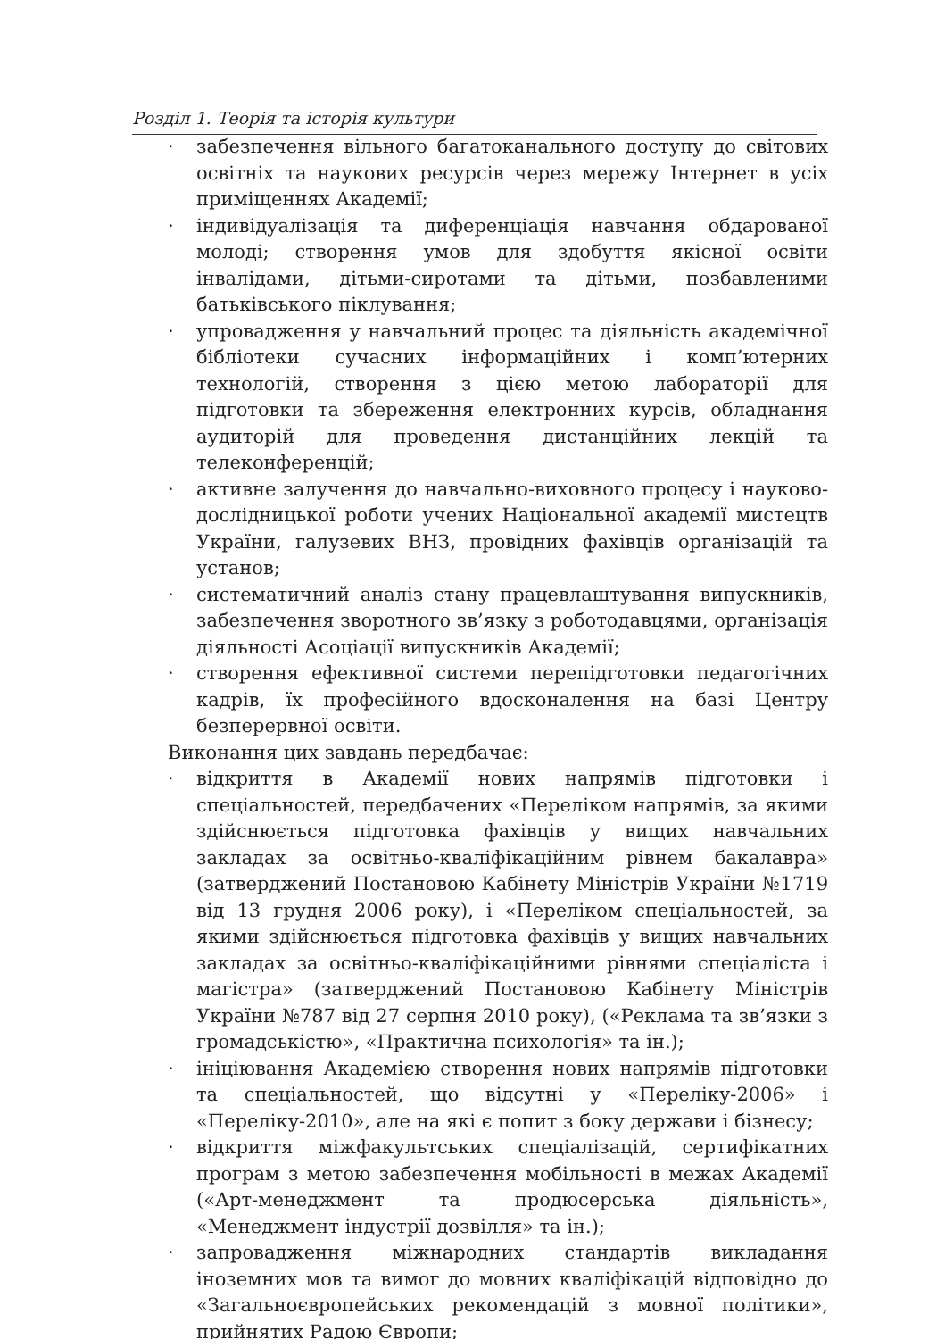Розділ 1. Теорія та історія культури
· забезпечення вільного багатоканального доступу до світових освітніх та наукових ресурсів через мережу Інтернет в усіх приміщеннях Академії;
· індивідуалізація та диференціація навчання обдарованої молоді; створення умов для здобуття якісної освіти інвалідами, дітьми-сиротами та дітьми, позбавленими батьківського піклування;
· упровадження у навчальний процес та діяльність академічної бібліотеки сучасних інформаційних і комп’ютерних технологій, створення з цією метою лабораторії для підготовки та збереження електронних курсів, обладнання аудиторій для проведення дистанційних лекцій та телеконференцій;
· активне залучення до навчально-виховного процесу і науково-дослідницької роботи учених Національної академії мистецтв України, галузевих ВНЗ, провідних фахівців організацій та установ;
· систематичний аналіз стану працевлаштування випускників, забезпечення зворотного зв’язку з роботодавцями, організація діяльності Асоціації випускників Академії;
· створення ефективної системи перепідготовки педагогічних кадрів, їх професійного вдосконалення на базі Центру безперервної освіти.
Виконання цих завдань передбачає:
· відкриття в Академії нових напрямів підготовки і спеціальностей, передбачених «Переліком напрямів, за якими здійснюється підготовка фахівців у вищих навчальних закладах за освітньо-кваліфікаційним рівнем бакалавра» (затверджений Постановою Кабінету Міністрів України №1719 від 13 грудня 2006 року), і «Переліком спеціальностей, за якими здійснюється підготовка фахівців у вищих навчальних закладах за освітньо-кваліфікаційними рівнями спеціаліста і магістра» (затверджений Постановою Кабінету Міністрів України №787 від 27 серпня 2010 року), («Реклама та зв’язки з громадськістю», «Практична психологія» та ін.);
· ініціювання Академією створення нових напрямів підготовки та спеціальностей, що відсутні у «Переліку-2006» і «Переліку-2010», але на які є попит з боку держави і бізнесу;
· відкриття міжфакультських спеціалізацій, сертифікатних програм з метою забезпечення мобільності в межах Академії («Арт-менеджмент та продюсерська діяльність», «Менеджмент індустрії дозвілля» та ін.);
· запровадження міжнародних стандартів викладання іноземних мов та вимог до мовних кваліфікацій відповідно до «Загальноєвропейських рекомендацій з мовної політики», прийнятих Радою Європи;